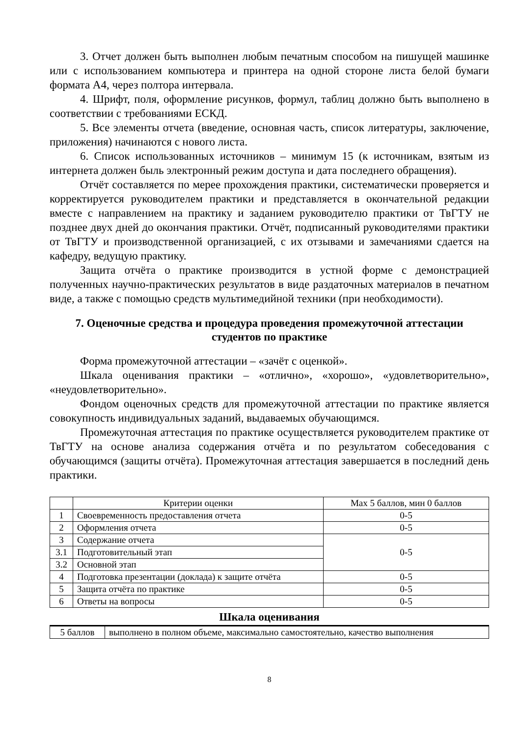3. Отчет должен быть выполнен любым печатным способом на пишущей машинке или с использованием компьютера и принтера на одной стороне листа белой бумаги формата А4, через полтора интервала.
4. Шрифт, поля, оформление рисунков, формул, таблиц должно быть выполнено в соответствии с требованиями ЕСКД.
5. Все элементы отчета (введение, основная часть, список литературы, заключение, приложения) начинаются с нового листа.
6. Список использованных источников – минимум 15 (к источникам, взятым из интернета должен быль электронный режим доступа и дата последнего обращения).
Отчёт составляется по мерее прохождения практики, систематически проверяется и корректируется руководителем практики и представляется в окончательной редакции вместе с направлением на практику и заданием руководителю практики от ТвГТУ не позднее двух дней до окончания практики. Отчёт, подписанный руководителями практики от ТвГТУ и производственной организацией, с их отзывами и замечаниями сдается на кафедру, ведущую практику.
Защита отчёта о практике производится в устной форме с демонстрацией полученных научно-практических результатов в виде раздаточных материалов в печатном виде, а также с помощью средств мультимедийной техники (при необходимости).
7. Оценочные средства и процедура проведения промежуточной аттестации студентов по практике
Форма промежуточной аттестации – «зачёт с оценкой».
Шкала оценивания практики – «отлично», «хорошо», «удовлетворительно», «неудовлетворительно».
Фондом оценочных средств для промежуточной аттестации по практике является совокупность индивидуальных заданий, выдаваемых обучающимся.
Промежуточная аттестация по практике осуществляется руководителем практике от ТвГТУ на основе анализа содержания отчёта и по результатом собеседования с обучающимся (защиты отчёта). Промежуточная аттестация завершается в последний день практики.
| | Критерии оценки | Max 5 баллов, мин 0 баллов |
| --- | --- | --- |
| 1 | Своевременность предоставления отчета | 0-5 |
| 2 | Оформления отчета | 0-5 |
| 3 | Содержание отчета | 0-5 |
| 3.1 | Подготовительный этап | |
| 3.2 | Основной этап | |
| 4 | Подготовка презентации (доклада) к защите отчёта | 0-5 |
| 5 | Защита отчёта по практике | 0-5 |
| 6 | Ответы на вопросы | 0-5 |
Шкала оценивания
| 5 баллов | выполнено в полном объеме, максимально самостоятельно, качество выполнения |
8